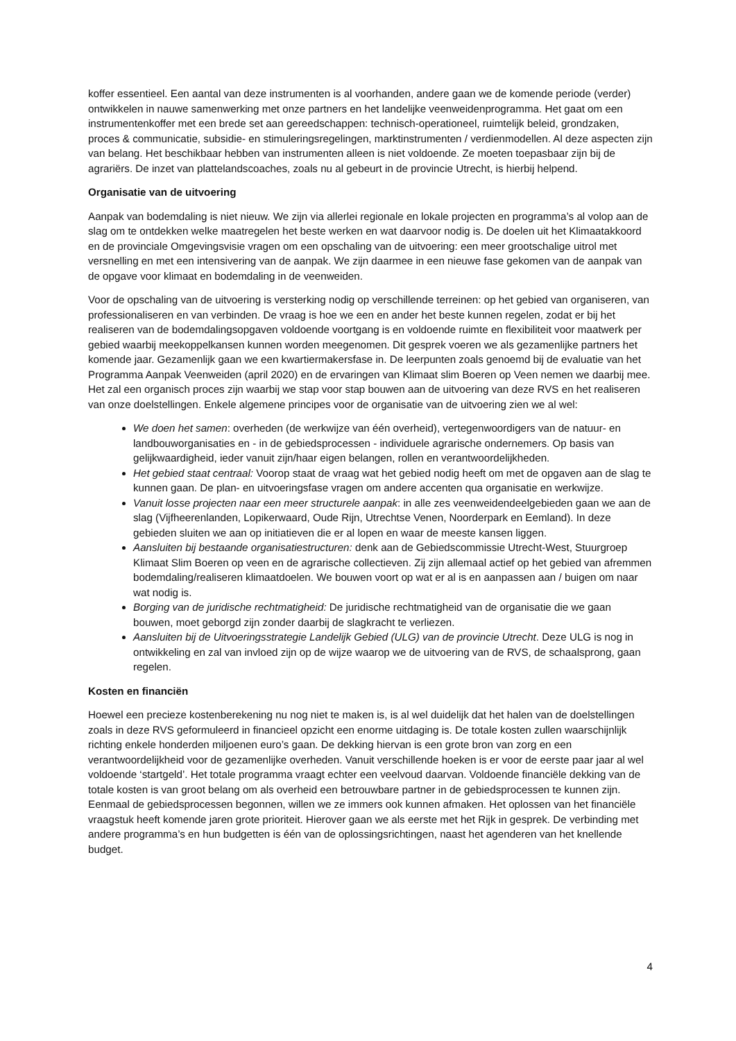koffer essentieel. Een aantal van deze instrumenten is al voorhanden, andere gaan we de komende periode (verder) ontwikkelen in nauwe samenwerking met onze partners en het landelijke veenweidenprogramma. Het gaat om een instrumentenkoffer met een brede set aan gereedschappen: technisch-operationeel, ruimtelijk beleid, grondzaken, proces & communicatie, subsidie- en stimuleringsregelingen, marktinstrumenten / verdienmodellen. Al deze aspecten zijn van belang. Het beschikbaar hebben van instrumenten alleen is niet voldoende. Ze moeten toepasbaar zijn bij de agrariërs. De inzet van plattelandscoaches, zoals nu al gebeurt in de provincie Utrecht, is hierbij helpend.
Organisatie van de uitvoering
Aanpak van bodemdaling is niet nieuw. We zijn via allerlei regionale en lokale projecten en programma’s al volop aan de slag om te ontdekken welke maatregelen het beste werken en wat daarvoor nodig is. De doelen uit het Klimaatakkoord en de provinciale Omgevingsvisie vragen om een opschaling van de uitvoering: een meer grootschalige uitrol met versnelling en met een intensivering van de aanpak. We zijn daarmee in een nieuwe fase gekomen van de aanpak van de opgave voor klimaat en bodemdaling in de veenweiden.
Voor de opschaling van de uitvoering is versterking nodig op verschillende terreinen: op het gebied van organiseren, van professionaliseren en van verbinden. De vraag is hoe we een en ander het beste kunnen regelen, zodat er bij het realiseren van de bodemdalingsopgaven voldoende voortgang is en voldoende ruimte en flexibiliteit voor maatwerk per gebied waarbij meekoppelkansen kunnen worden meegenomen. Dit gesprek voeren we als gezamenlijke partners het komende jaar. Gezamenlijk gaan we een kwartiermakersfase in. De leerpunten zoals genoemd bij de evaluatie van het Programma Aanpak Veenweiden (april 2020) en de ervaringen van Klimaat slim Boeren op Veen nemen we daarbij mee. Het zal een organisch proces zijn waarbij we stap voor stap bouwen aan de uitvoering van deze RVS en het realiseren van onze doelstellingen. Enkele algemene principes voor de organisatie van de uitvoering zien we al wel:
We doen het samen: overheden (de werkwijze van één overheid), vertegenwoordigers van de natuur- en landbouworganisaties en - in de gebiedsprocessen - individuele agrarische ondernemers. Op basis van gelijkwaardigheid, ieder vanuit zijn/haar eigen belangen, rollen en verantwoordelijkheden.
Het gebied staat centraal: Voorop staat de vraag wat het gebied nodig heeft om met de opgaven aan de slag te kunnen gaan. De plan- en uitvoeringsfase vragen om andere accenten qua organisatie en werkwijze.
Vanuit losse projecten naar een meer structurele aanpak: in alle zes veenweidendeelgebieden gaan we aan de slag (Vijfheerenlanden, Lopikerwaard, Oude Rijn, Utrechtse Venen, Noorderpark en Eemland). In deze gebieden sluiten we aan op initiatieven die er al lopen en waar de meeste kansen liggen.
Aansluiten bij bestaande organisatiestructuren: denk aan de Gebiedscommissie Utrecht-West, Stuurgroep Klimaat Slim Boeren op veen en de agrarische collectieven. Zij zijn allemaal actief op het gebied van afremmen bodemdaling/realiseren klimaatdoelen. We bouwen voort op wat er al is en aanpassen aan / buigen om naar wat nodig is.
Borging van de juridische rechtmatigheid: De juridische rechtmatigheid van de organisatie die we gaan bouwen, moet geborgd zijn zonder daarbij de slagkracht te verliezen.
Aansluiten bij de Uitvoeringsstrategie Landelijk Gebied (ULG) van de provincie Utrecht. Deze ULG is nog in ontwikkeling en zal van invloed zijn op de wijze waarop we de uitvoering van de RVS, de schaalsprong, gaan regelen.
Kosten en financiën
Hoewel een precieze kostenberekening nu nog niet te maken is, is al wel duidelijk dat het halen van de doelstellingen zoals in deze RVS geformuleerd in financieel opzicht een enorme uitdaging is. De totale kosten zullen waarschijnlijk richting enkele honderden miljoenen euro’s gaan. De dekking hiervan is een grote bron van zorg en een verantwoordelijkheid voor de gezamenlijke overheden. Vanuit verschillende hoeken is er voor de eerste paar jaar al wel voldoende ‘startgeld’. Het totale programma vraagt echter een veelvoud daarvan. Voldoende financiële dekking van de totale kosten is van groot belang om als overheid een betrouwbare partner in de gebiedsprocessen te kunnen zijn. Eenmaal de gebiedsprocessen begonnen, willen we ze immers ook kunnen afmaken. Het oplossen van het financiële vraagstuk heeft komende jaren grote prioriteit. Hierover gaan we als eerste met het Rijk in gesprek. De verbinding met andere programma’s en hun budgetten is één van de oplossingsrichtingen, naast het agenderen van het knellende budget.
4